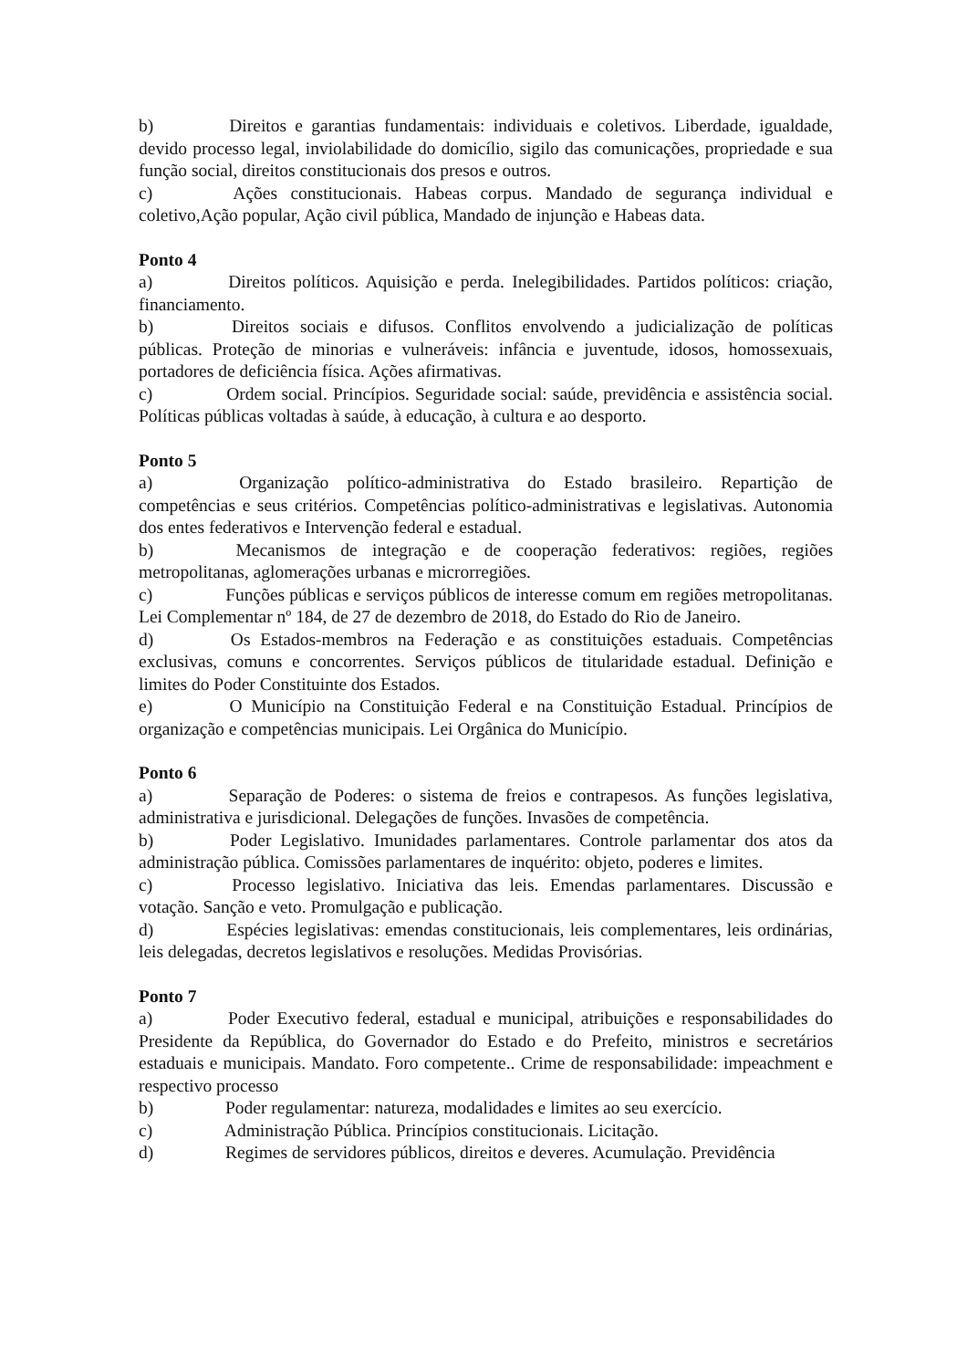b) Direitos e garantias fundamentais: individuais e coletivos. Liberdade, igualdade, devido processo legal, inviolabilidade do domicílio, sigilo das comunicações, propriedade e sua função social, direitos constitucionais dos presos e outros.
c) Ações constitucionais. Habeas corpus. Mandado de segurança individual e coletivo,Ação popular, Ação civil pública, Mandado de injunção e Habeas data.
Ponto 4
a) Direitos políticos. Aquisição e perda. Inelegibilidades. Partidos políticos: criação, financiamento.
b) Direitos sociais e difusos. Conflitos envolvendo a judicialização de políticas públicas. Proteção de minorias e vulneráveis: infância e juventude, idosos, homossexuais, portadores de deficiência física. Ações afirmativas.
c) Ordem social. Princípios. Seguridade social: saúde, previdência e assistência social. Políticas públicas voltadas à saúde, à educação, à cultura e ao desporto.
Ponto 5
a) Organização político-administrativa do Estado brasileiro. Repartição de competências e seus critérios. Competências político-administrativas e legislativas. Autonomia dos entes federativos e Intervenção federal e estadual.
b) Mecanismos de integração e de cooperação federativos: regiões, regiões metropolitanas, aglomerações urbanas e microrregiões.
c) Funções públicas e serviços públicos de interesse comum em regiões metropolitanas. Lei Complementar nº 184, de 27 de dezembro de 2018, do Estado do Rio de Janeiro.
d) Os Estados-membros na Federação e as constituições estaduais. Competências exclusivas, comuns e concorrentes. Serviços públicos de titularidade estadual. Definição e limites do Poder Constituinte dos Estados.
e) O Município na Constituição Federal e na Constituição Estadual. Princípios de organização e competências municipais. Lei Orgânica do Município.
Ponto 6
a) Separação de Poderes: o sistema de freios e contrapesos. As funções legislativa, administrativa e jurisdicional. Delegações de funções. Invasões de competência.
b) Poder Legislativo. Imunidades parlamentares. Controle parlamentar dos atos da administração pública. Comissões parlamentares de inquérito: objeto, poderes e limites.
c) Processo legislativo. Iniciativa das leis. Emendas parlamentares. Discussão e votação. Sanção e veto. Promulgação e publicação.
d) Espécies legislativas: emendas constitucionais, leis complementares, leis ordinárias, leis delegadas, decretos legislativos e resoluções. Medidas Provisórias.
Ponto 7
a) Poder Executivo federal, estadual e municipal, atribuições e responsabilidades do Presidente da República, do Governador do Estado e do Prefeito, ministros e secretários estaduais e municipais. Mandato. Foro competente.. Crime de responsabilidade: impeachment e respectivo processo
b) Poder regulamentar: natureza, modalidades e limites ao seu exercício.
c) Administração Pública. Princípios constitucionais. Licitação.
d) Regimes de servidores públicos, direitos e deveres. Acumulação. Previdência